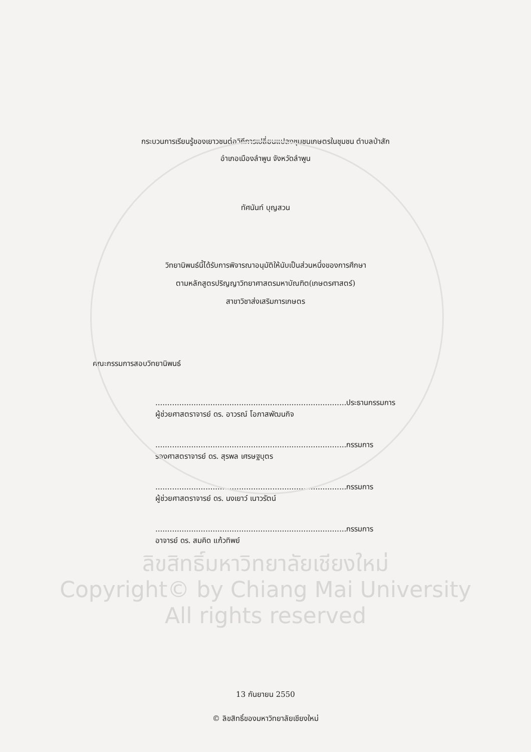กระบวนการเรียนรู้ของเยาวชนต่อวิถีการเปลี่ยนแปลงชุมชนเกษตรในชุมชน ตำบลป่าสัก
อำเภอเมืองลำพูน จังหวัดลำพูน
ทัศนันท์ บุญสวน
วิทยานิพนธ์นี้ได้รับการพิจารณาอนุมัติให้นับเป็นส่วนหนึ่งของการศึกษา
ตามหลักสูตรปริญญาวิทยาศาสตรมหาบัณฑิต(เกษตรศาสตร์)
สาขาวิชาส่งเสริมการเกษตร
คณะกรรมการสอบวิทยานิพนธ์
................................................................................ประธานกรรมการ
ผู้ช่วยศาสตราจารย์ ดร. อาวรณ์ โอภาสพัฒนกิจ
................................................................................กรรมการ
รองศาสตราจารย์ ดร. สุรพล เศรษฐบุตร
................................................................................กรรมการ
ผู้ช่วยศาสตราจารย์ ดร. นงเยาว์ เนาวรัตน์
................................................................................กรรมการ
อาจารย์ ดร. สมคิด แก้วทิพย์
ลิขสิทธิ์มหาวิทยาลัยเชียงใหม่
Copyright© by Chiang Mai University
All rights reserved
13 กันยายน 2550
© ลิขสิทธิ์ของมหาวิทยาลัยเชียงใหม่